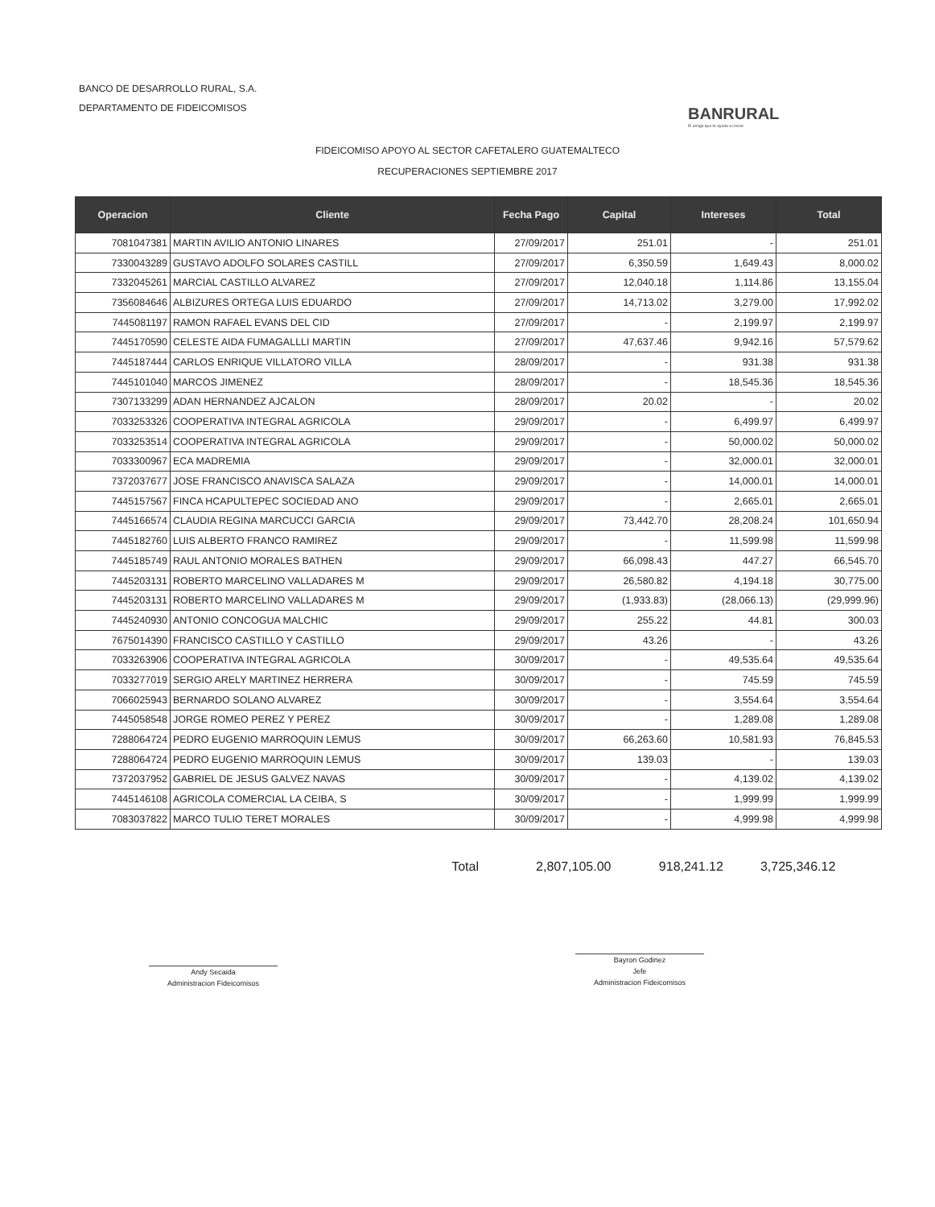BANCO DE DESARROLLO RURAL, S.A.
DEPARTAMENTO DE FIDEICOMISOS
BANRURAL
El amigo que te ayuda a crecer
FIDEICOMISO APOYO AL SECTOR CAFETALERO GUATEMALTECO
RECUPERACIONES SEPTIEMBRE 2017
| Operacion | Cliente | Fecha Pago | Capital | Intereses | Total |
| --- | --- | --- | --- | --- | --- |
| 7081047381 | MARTIN AVILIO ANTONIO LINARES | 27/09/2017 | 251.01 | - | 251.01 |
| 7330043289 | GUSTAVO ADOLFO SOLARES CASTILL | 27/09/2017 | 6,350.59 | 1,649.43 | 8,000.02 |
| 7332045261 | MARCIAL CASTILLO ALVAREZ | 27/09/2017 | 12,040.18 | 1,114.86 | 13,155.04 |
| 7356084646 | ALBIZURES ORTEGA LUIS EDUARDO | 27/09/2017 | 14,713.02 | 3,279.00 | 17,992.02 |
| 7445081197 | RAMON RAFAEL EVANS DEL CID | 27/09/2017 | - | 2,199.97 | 2,199.97 |
| 7445170590 | CELESTE AIDA FUMAGALLLI MARTIN | 27/09/2017 | 47,637.46 | 9,942.16 | 57,579.62 |
| 7445187444 | CARLOS ENRIQUE VILLATORO VILLA | 28/09/2017 | - | 931.38 | 931.38 |
| 7445101040 | MARCOS JIMENEZ | 28/09/2017 | - | 18,545.36 | 18,545.36 |
| 7307133299 | ADAN HERNANDEZ AJCALON | 28/09/2017 | 20.02 | - | 20.02 |
| 7033253326 | COOPERATIVA INTEGRAL AGRICOLA | 29/09/2017 | - | 6,499.97 | 6,499.97 |
| 7033253514 | COOPERATIVA INTEGRAL AGRICOLA | 29/09/2017 | - | 50,000.02 | 50,000.02 |
| 7033300967 | ECA MADREMIA | 29/09/2017 | - | 32,000.01 | 32,000.01 |
| 7372037677 | JOSE FRANCISCO ANAVISCA SALAZA | 29/09/2017 | - | 14,000.01 | 14,000.01 |
| 7445157567 | FINCA HCAPULTEPEC SOCIEDAD ANO | 29/09/2017 | - | 2,665.01 | 2,665.01 |
| 7445166574 | CLAUDIA REGINA MARCUCCI GARCIA | 29/09/2017 | 73,442.70 | 28,208.24 | 101,650.94 |
| 7445182760 | LUIS ALBERTO FRANCO RAMIREZ | 29/09/2017 | - | 11,599.98 | 11,599.98 |
| 7445185749 | RAUL ANTONIO MORALES BATHEN | 29/09/2017 | 66,098.43 | 447.27 | 66,545.70 |
| 7445203131 | ROBERTO MARCELINO VALLADARES M | 29/09/2017 | 26,580.82 | 4,194.18 | 30,775.00 |
| 7445203131 | ROBERTO MARCELINO VALLADARES M | 29/09/2017 | (1,933.83) | (28,066.13) | (29,999.96) |
| 7445240930 | ANTONIO CONCOGUA MALCHIC | 29/09/2017 | 255.22 | 44.81 | 300.03 |
| 7675014390 | FRANCISCO CASTILLO Y CASTILLO | 29/09/2017 | 43.26 | - | 43.26 |
| 7033263906 | COOPERATIVA INTEGRAL AGRICOLA | 30/09/2017 | - | 49,535.64 | 49,535.64 |
| 7033277019 | SERGIO ARELY MARTINEZ HERRERA | 30/09/2017 | - | 745.59 | 745.59 |
| 7066025943 | BERNARDO SOLANO ALVAREZ | 30/09/2017 | - | 3,554.64 | 3,554.64 |
| 7445058548 | JORGE ROMEO PEREZ Y PEREZ | 30/09/2017 | - | 1,289.08 | 1,289.08 |
| 7288064724 | PEDRO EUGENIO MARROQUIN LEMUS | 30/09/2017 | 66,263.60 | 10,581.93 | 76,845.53 |
| 7288064724 | PEDRO EUGENIO MARROQUIN LEMUS | 30/09/2017 | 139.03 | - | 139.03 |
| 7372037952 | GABRIEL DE JESUS GALVEZ NAVAS | 30/09/2017 | - | 4,139.02 | 4,139.02 |
| 7445146108 | AGRICOLA COMERCIAL LA CEIBA, S | 30/09/2017 | - | 1,999.99 | 1,999.99 |
| 7083037822 | MARCO TULIO TERET MORALES | 30/09/2017 | - | 4,999.98 | 4,999.98 |
Total 2,807,105.00 918,241.12 3,725,346.12
Andy Secaida
Administracion Fideicomisos
Bayron Godinez
Jefe
Administracion Fideicomisos